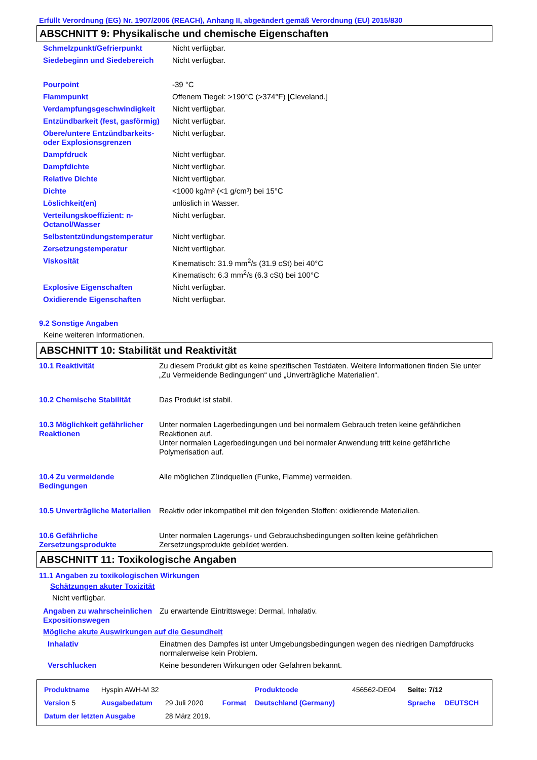Erfüllt Verordnung (EG) Nr. 1907/2006 (REACH), Anhang II, abgeändert gemäß Verordnung (EU) 2015/830
ABSCHNITT 9: Physikalische und chemische Eigenschaften
| Schmelzpunkt/Gefrierpunkt | Nicht verfügbar. |
| Siedebeginn und Siedebereich | Nicht verfügbar. |
| Pourpoint | -39 °C |
| Flammpunkt | Offenem Tiegel: >190°C (>374°F) [Cleveland.] |
| Verdampfungsgeschwindigkeit | Nicht verfügbar. |
| Entzündbarkeit (fest, gasförmig) | Nicht verfügbar. |
| Obere/untere Entzündbarkeits- oder Explosionsgrenzen | Nicht verfügbar. |
| Dampfdruck | Nicht verfügbar. |
| Dampfdichte | Nicht verfügbar. |
| Relative Dichte | Nicht verfügbar. |
| Dichte | <1000 kg/m³ (<1 g/cm³) bei 15°C |
| Löslichkeit(en) | unlöslich in Wasser. |
| Verteilungskoeffizient: n-Octanol/Wasser | Nicht verfügbar. |
| Selbstentzündungstemperatur | Nicht verfügbar. |
| Zersetzungstemperatur | Nicht verfügbar. |
| Viskosität | Kinematisch: 31.9 mm<sup>2</sup>/s (31.9 cSt) bei 40°C Kinematisch: 6.3 mm<sup>2</sup>/s (6.3 cSt) bei 100°C |
| Explosive Eigenschaften | Nicht verfügbar. |
| Oxidierende Eigenschaften | Nicht verfügbar. |
9.2 Sonstige Angaben
Keine weiteren Informationen.
ABSCHNITT 10: Stabilität und Reaktivität
| 10.1 Reaktivität | Zu diesem Produkt gibt es keine spezifischen Testdaten. Weitere Informationen finden Sie unter „Zu Vermeidende Bedingungen“ und „Unverträgliche Materialien“. |
| 10.2 Chemische Stabilität | Das Produkt ist stabil. |
| 10.3 Möglichkeit gefährlicher Reaktionen | Unter normalen Lagerbedingungen und bei normalem Gebrauch treten keine gefährlichen Reaktionen auf. Unter normalen Lagerbedingungen und bei normaler Anwendung tritt keine gefährliche Polymerisation auf. |
| 10.4 Zu vermeidende Bedingungen | Alle möglichen Zündquellen (Funke, Flamme) vermeiden. |
| 10.5 Unverträgliche Materialien | Reaktiv oder inkompatibel mit den folgenden Stoffen: oxidierende Materialien. |
| 10.6 Gefährliche Zersetzungsprodukte | Unter normalen Lagerungs- und Gebrauchsbedingungen sollten keine gefährlichen Zersetzungsprodukte gebildet werden. |
ABSCHNITT 11: Toxikologische Angaben
11.1 Angaben zu toxikologischen Wirkungen
Schätzungen akuter Toxizität
Nicht verfügbar.
| Angaben zu wahrscheinlichen Expositionswegen | Zu erwartende Eintrittswege: Dermal, Inhalativ. |
Mögliche akute Auswirkungen auf die Gesundheit
| Inhalativ | Einatmen des Dampfes ist unter Umgebungsbedingungen wegen des niedrigen Dampfdrucks normalerweise kein Problem. |
| Verschlucken | Keine besonderen Wirkungen oder Gefahren bekannt. |
| Produktname | Hyspin AWH-M 32 | | | Produktcode | 456562-DE04 | Seite: 7/12 | |
| Version 5 | Ausgabedatum | 29 Juli 2020 | Format | Deutschland (Germany) | | Sprache | DEUTSCH |
| Datum der letzten Ausgabe | | 28 März 2019. | | | | | |